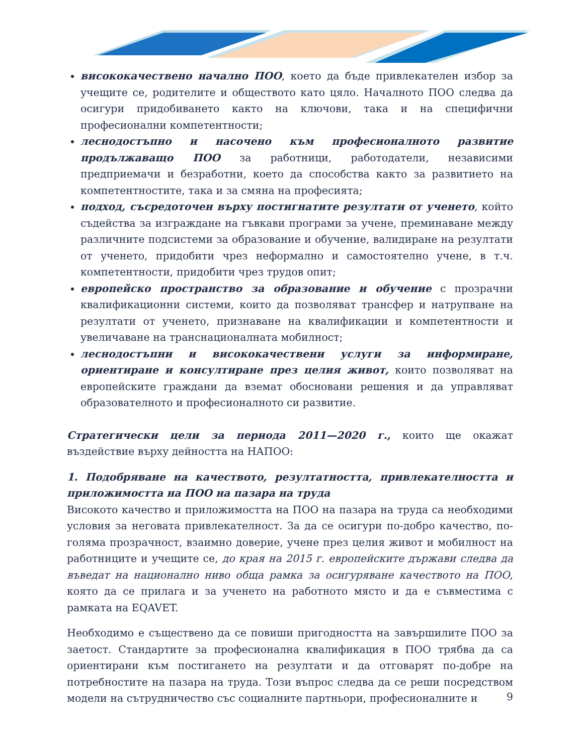висококачествено начално ПОО, което да бъде привлекателен избор за учещите се, родителите и обществото като цяло. Началното ПОО следва да осигури придобиването както на ключови, така и на специфични професионални компетентности;
леснодостъпно и насочено към професионалното развитие продължаващо ПОО за работници, работодатели, независими предприемачи и безработни, което да способства както за развитието на компетентностите, така и за смяна на професията;
подход, съсредоточен върху постигнатите резултати от ученето, който съдейства за изграждане на гъвкави програми за учене, преминаване между различните подсистеми за образование и обучение, валидиране на резултати от ученето, придобити чрез неформално и самостоятелно учене, в т.ч. компетентности, придобити чрез трудов опит;
европейско пространство за образование и обучение с прозрачни квалификационни системи, които да позволяват трансфер и натрупване на резултати от ученето, признаване на квалификации и компетентности и увеличаване на транснационалната мобилност;
леснодостъпни и висококачествени услуги за информиране, ориентиране и консултиране през целия живот, които позволяват на европейските граждани да вземат обосновани решения и да управляват образователното и професионалното си развитие.
Стратегически цели за периода 2011—2020 г., които ще окажат въздействие върху дейността на НАПОО:
1. Подобряване на качеството, резултатността, привлекателността и приложимостта на ПОО на пазара на труда
Високото качество и приложимостта на ПОО на пазара на труда са необходими условия за неговата привлекателност. За да се осигури по-добро качество, по-голяма прозрачност, взаимно доверие, учене през целия живот и мобилност на работниците и учещите се, до края на 2015 г. европейските държави следва да въведат на национално ниво обща рамка за осигуряване качеството на ПОО, която да се прилага и за ученето на работното място и да е съвместима с рамката на EQAVET.
Необходимо е съществено да се повиши пригодността на завършилите ПОО за заетост. Стандартите за професионална квалификация в ПОО трябва да са ориентирани към постигането на резултати и да отговарят по-добре на потребностите на пазара на труда. Този въпрос следва да се реши посредством модели на сътрудничество със социалните партньори, професионалните и
9